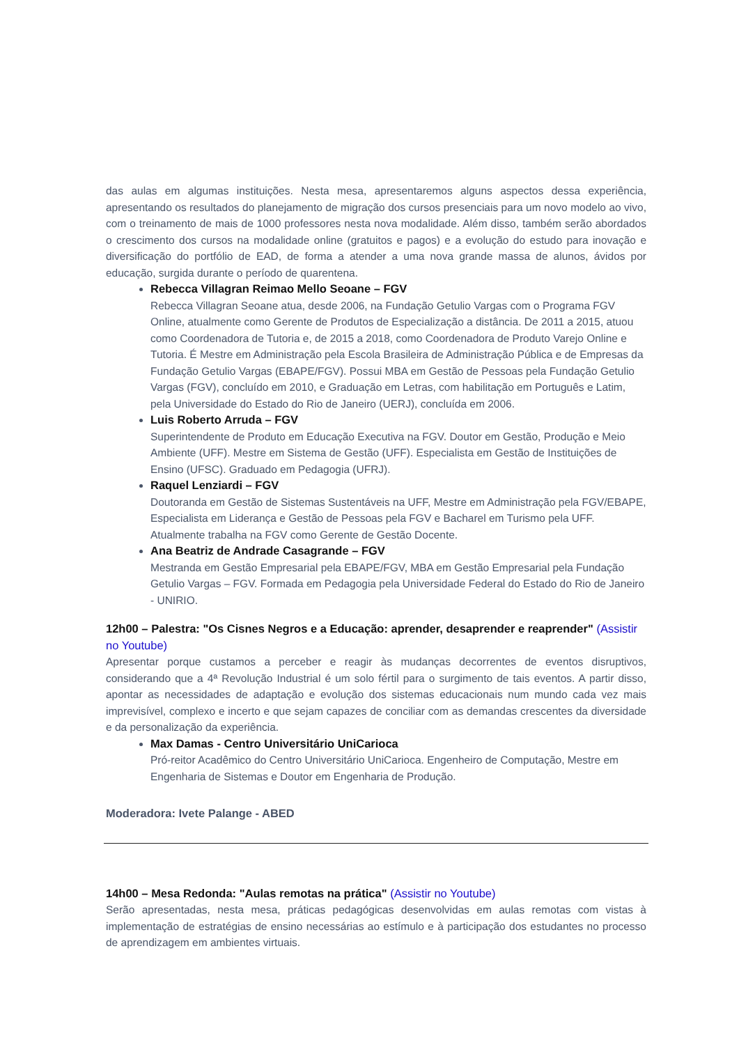das aulas em algumas instituições. Nesta mesa, apresentaremos alguns aspectos dessa experiência, apresentando os resultados do planejamento de migração dos cursos presenciais para um novo modelo ao vivo, com o treinamento de mais de 1000 professores nesta nova modalidade. Além disso, também serão abordados o crescimento dos cursos na modalidade online (gratuitos e pagos) e a evolução do estudo para inovação e diversificação do portfólio de EAD, de forma a atender a uma nova grande massa de alunos, ávidos por educação, surgida durante o período de quarentena.
Rebecca Villagran Reimao Mello Seoane – FGV
Rebecca Villagran Seoane atua, desde 2006, na Fundação Getulio Vargas com o Programa FGV Online, atualmente como Gerente de Produtos de Especialização a distância. De 2011 a 2015, atuou como Coordenadora de Tutoria e, de 2015 a 2018, como Coordenadora de Produto Varejo Online e Tutoria. É Mestre em Administração pela Escola Brasileira de Administração Pública e de Empresas da Fundação Getulio Vargas (EBAPE/FGV). Possui MBA em Gestão de Pessoas pela Fundação Getulio Vargas (FGV), concluído em 2010, e Graduação em Letras, com habilitação em Português e Latim, pela Universidade do Estado do Rio de Janeiro (UERJ), concluída em 2006.
Luis Roberto Arruda – FGV
Superintendente de Produto em Educação Executiva na FGV. Doutor em Gestão, Produção e Meio Ambiente (UFF). Mestre em Sistema de Gestão (UFF). Especialista em Gestão de Instituições de Ensino (UFSC). Graduado em Pedagogia (UFRJ).
Raquel Lenziardi – FGV
Doutoranda em Gestão de Sistemas Sustentáveis na UFF, Mestre em Administração pela FGV/EBAPE, Especialista em Liderança e Gestão de Pessoas pela FGV e Bacharel em Turismo pela UFF. Atualmente trabalha na FGV como Gerente de Gestão Docente.
Ana Beatriz de Andrade Casagrande – FGV
Mestranda em Gestão Empresarial pela EBAPE/FGV, MBA em Gestão Empresarial pela Fundação Getulio Vargas – FGV. Formada em Pedagogia pela Universidade Federal do Estado do Rio de Janeiro - UNIRIO.
12h00 – Palestra: "Os Cisnes Negros e a Educação: aprender, desaprender e reaprender" (Assistir no Youtube)
Apresentar porque custamos a perceber e reagir às mudanças decorrentes de eventos disruptivos, considerando que a 4ª Revolução Industrial é um solo fértil para o surgimento de tais eventos. A partir disso, apontar as necessidades de adaptação e evolução dos sistemas educacionais num mundo cada vez mais imprevisível, complexo e incerto e que sejam capazes de conciliar com as demandas crescentes da diversidade e da personalização da experiência.
Max Damas - Centro Universitário UniCarioca
Pró-reitor Acadêmico do Centro Universitário UniCarioca. Engenheiro de Computação, Mestre em Engenharia de Sistemas e Doutor em Engenharia de Produção.
Moderadora: Ivete Palange - ABED
14h00 – Mesa Redonda: "Aulas remotas na prática" (Assistir no Youtube)
Serão apresentadas, nesta mesa, práticas pedagógicas desenvolvidas em aulas remotas com vistas à implementação de estratégias de ensino necessárias ao estímulo e à participação dos estudantes no processo de aprendizagem em ambientes virtuais.